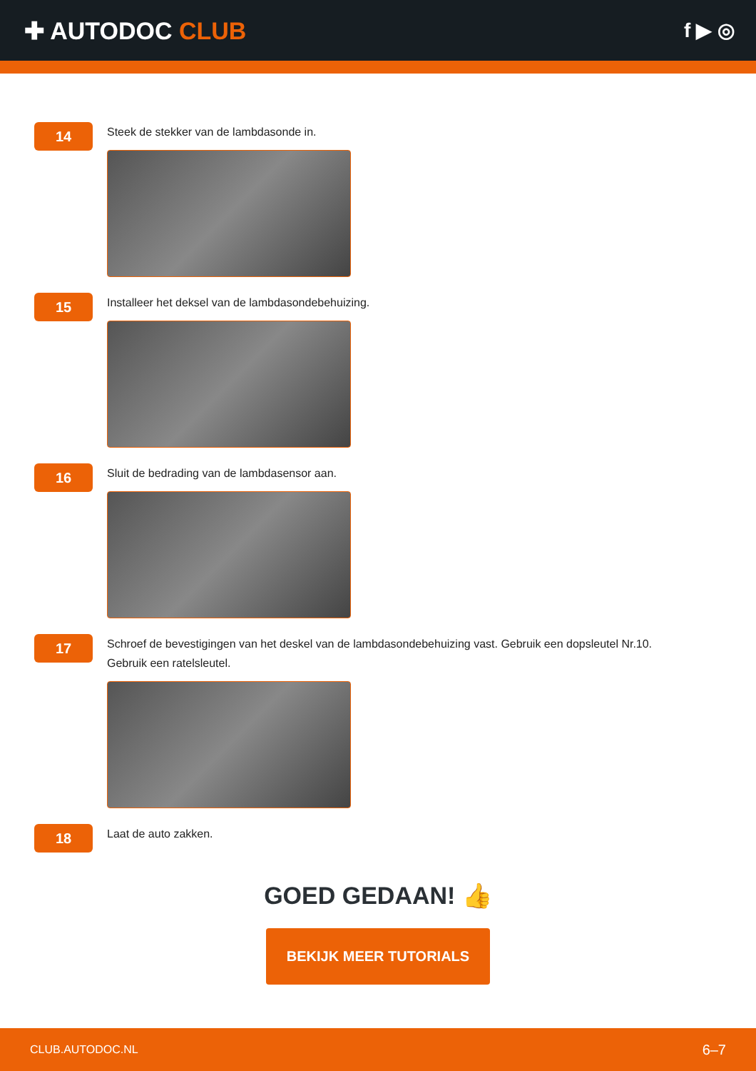✚ AUTODOC CLUB
f ▶ ◎
14
Steek de stekker van de lambdasonde in.
15
Installeer het deksel van de lambdasondebehuizing.
16
Sluit de bedrading van de lambdasensor aan.
17
Schroef de bevestigingen van het deskel van de lambdasondebehuizing vast. Gebruik een dopsleutel Nr.10.
Gebruik een ratelsleutel.
18
Laat de auto zakken.
GOED GEDAAN! 👍
BEKIJK MEER TUTORIALS
CLUB.AUTODOC.NL 6–7